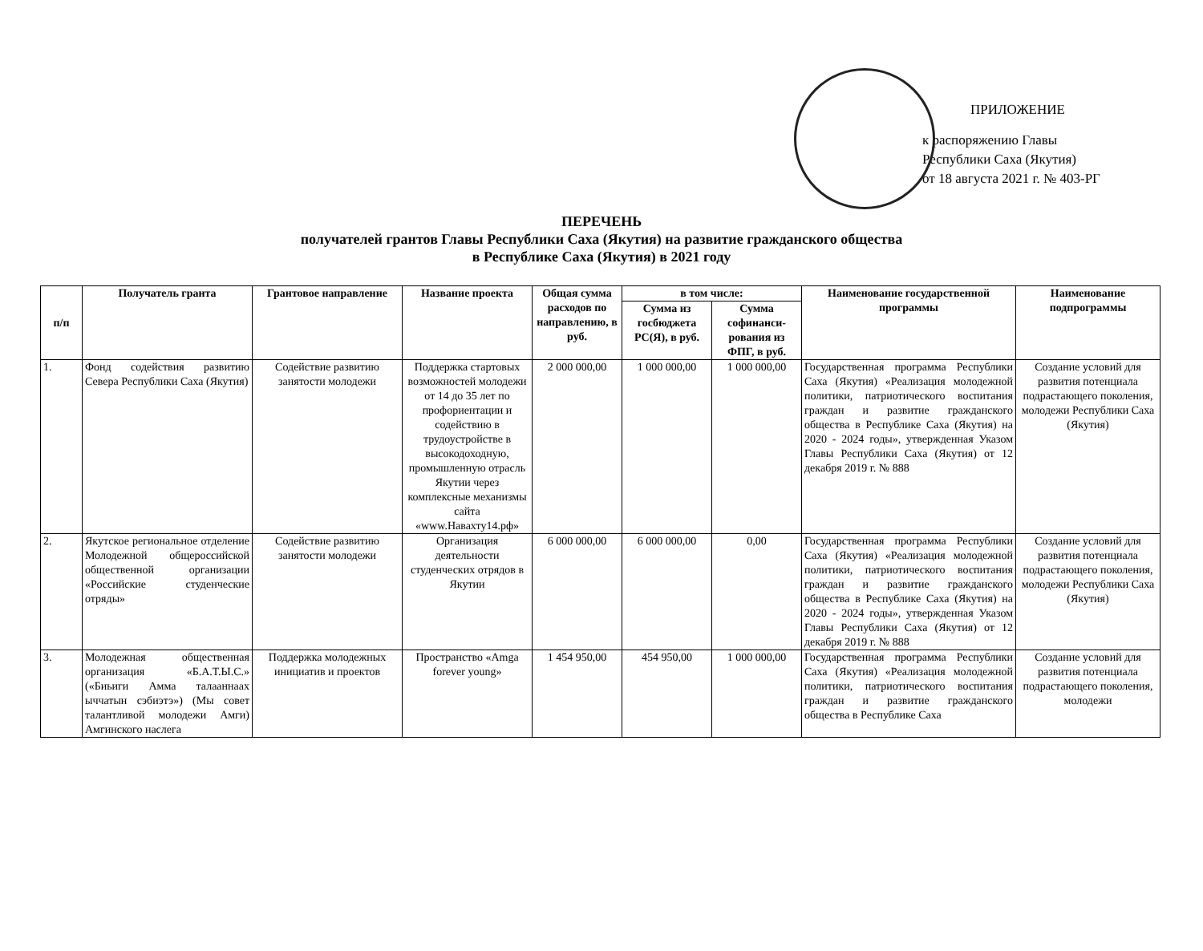ПРИЛОЖЕНИЕ
к распоряжению Главы
Республики Саха (Якутия)
от 18 августа 2021 г. № 403-РГ
ПЕРЕЧЕНЬ
получателей грантов Главы Республики Саха (Якутия) на развитие гражданского общества
в Республике Саха (Якутия) в 2021 году
| п/п | Получатель гранта | Грантовое направление | Название проекта | Общая сумма расходов по направлению, в руб. | в том числе: | | Наименование государственной программы | Наименование подпрограммы |
| --- | --- | --- | --- | --- | --- | --- | --- | --- |
| | | | | | Сумма из госбюджета РС(Я), в руб. | Сумма софинанси-рования из ФПГ, в руб. | | |
| 1. | Фонд содействия развитию Севера Республики Саха (Якутия) | Содействие развитию занятости молодежи | Поддержка стартовых возможностей молодежи от 14 до 35 лет по профориентации и содействию в трудоустройстве в высокодоходную, промышленную отрасль Якутии через комплексные механизмы сайта «www.Навахту14.рф» | 2 000 000,00 | 1 000 000,00 | 1 000 000,00 | Государственная программа Республики Саха (Якутия) «Реализация молодежной политики, патриотического воспитания граждан и развитие гражданского общества в Республике Саха (Якутия) на 2020 - 2024 годы», утвержденная Указом Главы Республики Саха (Якутия) от 12 декабря 2019 г. № 888 | Создание условий для развития потенциала подрастающего поколения, молодежи Республики Саха (Якутия) |
| 2. | Якутское региональное отделение Молодежной общероссийской общественной организации «Российские студенческие отряды» | Содействие развитию занятости молодежи | Организация деятельности студенческих отрядов в Якутии | 6 000 000,00 | 6 000 000,00 | 0,00 | Государственная программа Республики Саха (Якутия) «Реализация молодежной политики, патриотического воспитания граждан и развитие гражданского общества в Республике Саха (Якутия) на 2020 - 2024 годы», утвержденная Указом Главы Республики Саха (Якутия) от 12 декабря 2019 г. № 888 | Создание условий для развития потенциала подрастающего поколения, молодежи Республики Саха (Якутия) |
| 3. | Молодежная общественная организация «Б.А.Т.Ы.С.» («Биьиги Амма талааннаах ыччатын сэбиэтэ») (Мы совет талантливой молодежи Амги) Амгинского наслега | Поддержка молодежных инициатив и проектов | Пространство «Amga forever young» | 1 454 950,00 | 454 950,00 | 1 000 000,00 | Государственная программа Республики Саха (Якутия) «Реализация молодежной политики, патриотического воспитания граждан и развитие гражданского общества в Республике Саха | Создание условий для развития потенциала подрастающего поколения, молодежи |